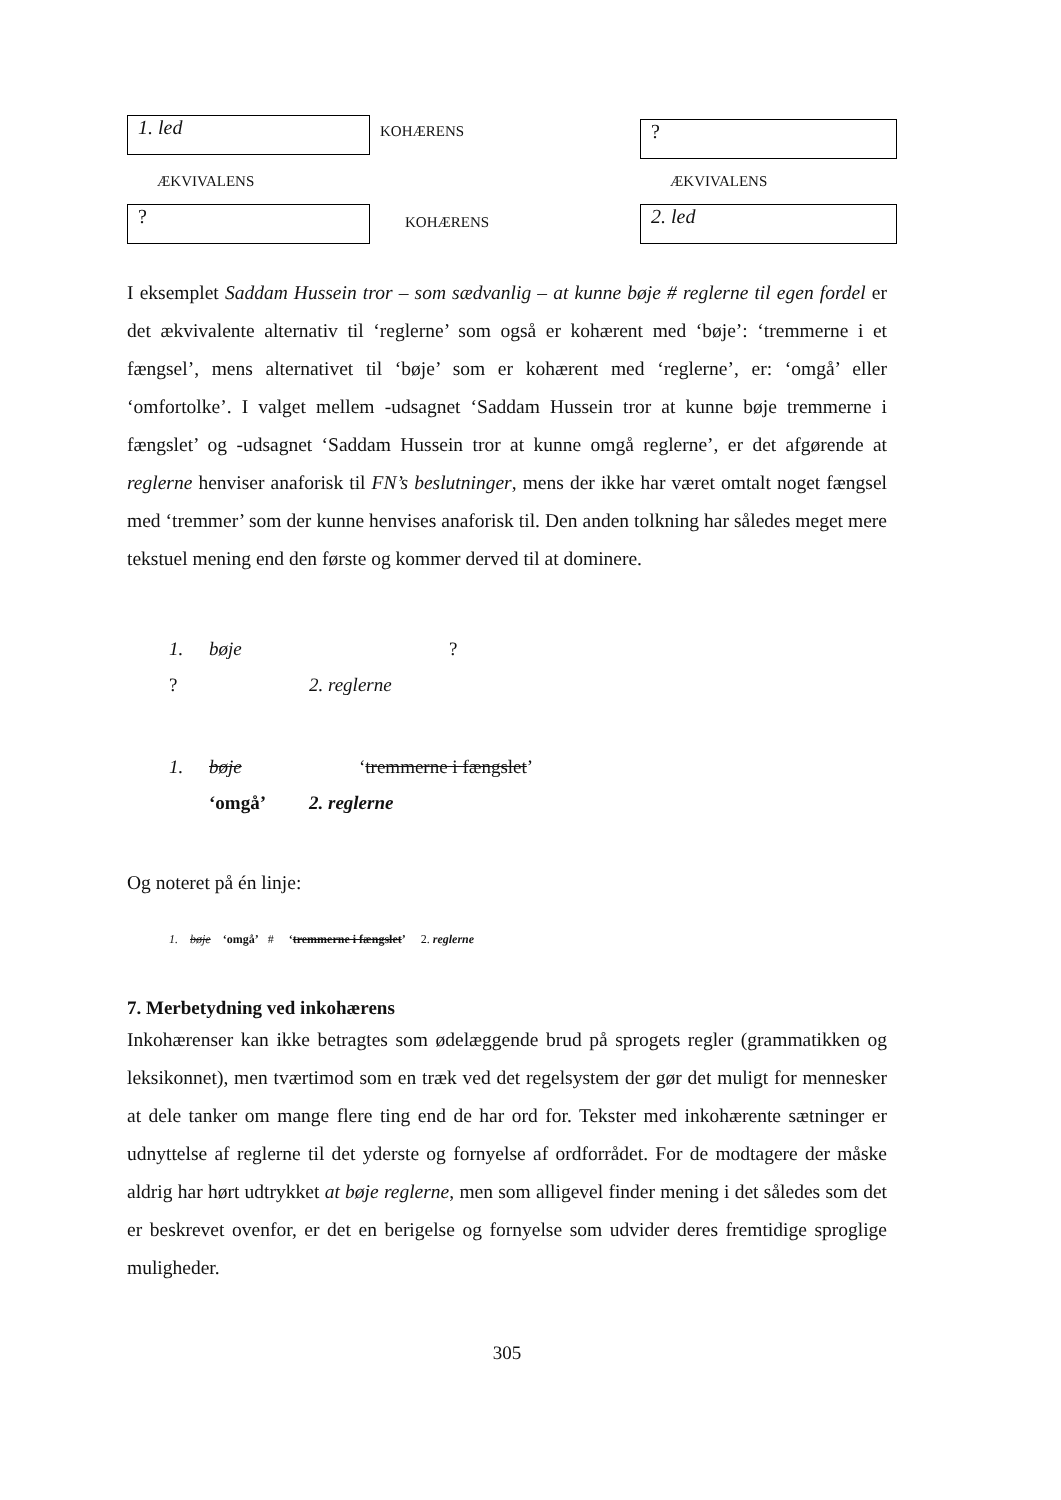1. led
KOHÆRENS
?
ÆKVIVALENS
ÆKVIVALENS
?
KOHÆRENS
2. led
I eksemplet Saddam Hussein tror – som sædvanlig – at kunne bøje # reglerne til egen fordel er det ækvivalente alternativ til ‘reglerne’ som også er kohærent med ‘bøje’: ‘tremmerne i et fængsel’, mens alternativet til ‘bøje’ som er kohærent med ‘reglerne’, er: ‘omgå’ eller ‘omfortolke’. I valget mellem -udsagnet ‘Saddam Hussein tror at kunne bøje tremmerne i fængslet’ og -udsagnet ‘Saddam Hussein tror at kunne omgå reglerne’, er det afgørende at reglerne henviser anaforisk til FN’s beslutninger, mens der ikke har været omtalt noget fængsel med ‘tremmer’ som der kunne henvises anaforisk til. Den anden tolkning har således meget mere tekstuel mening end den første og kommer derved til at dominere.
1. bøje?? 2. reglerne
1. bøje ‘tremmerne i fængslet’ ‘omgå’ 2. reglerne
Og noteret på én linje:
1. bøje ‘omgå’ # ‘tremmerne i fængslet’ 2. reglerne
7. Merbetydning ved inkohærens
Inkohærenser kan ikke betragtes som ødelæggende brud på sprogets regler (grammatikken og leksikonnet), men tværtimod som en træk ved det regelsystem der gør det muligt for mennesker at dele tanker om mange flere ting end de har ord for. Tekster med inkohærente sætninger er udnyttelse af reglerne til det yderste og fornyelse af ordforrådet. For de modtagere der måske aldrig har hørt udtrykket at bøje reglerne, men som alligevel finder mening i det således som det er beskrevet ovenfor, er det en berigelse og fornyelse som udvider deres fremtidige sproglige muligheder.
305